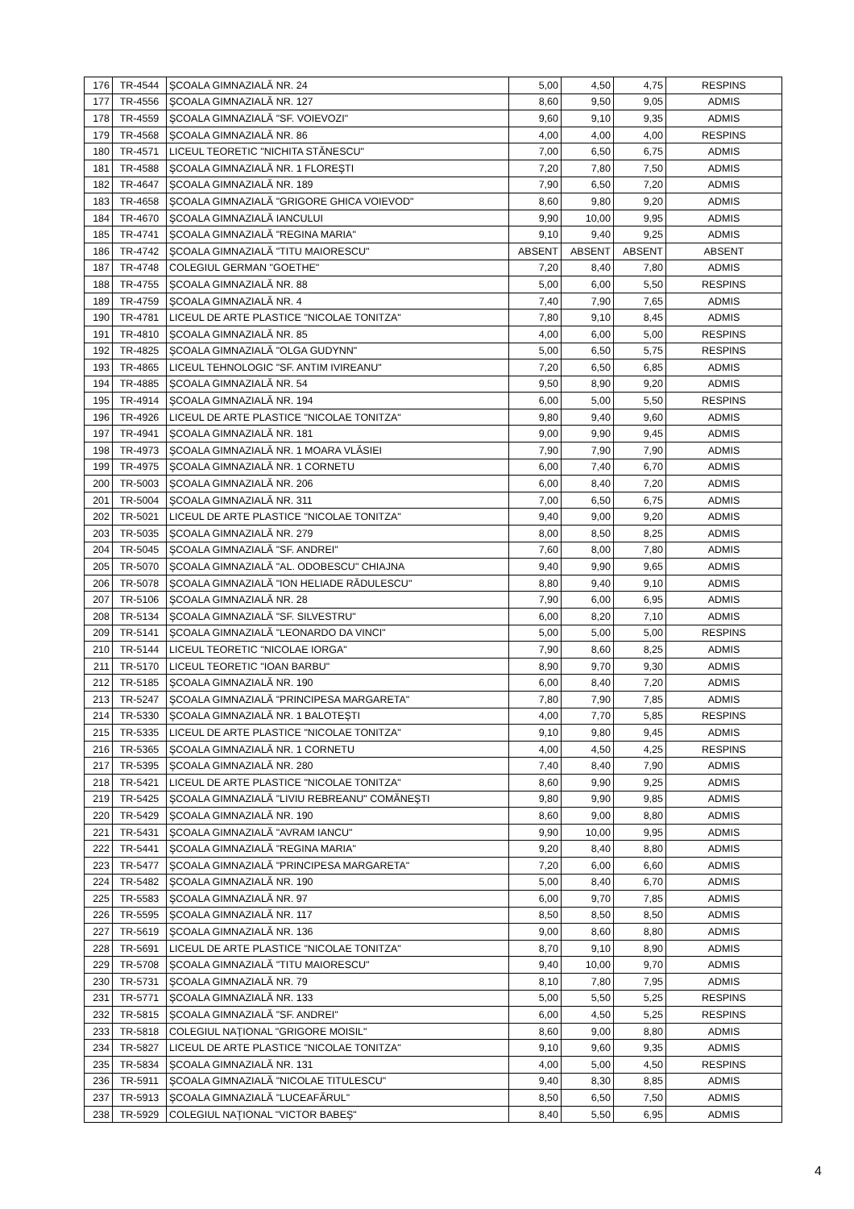| 176 | TR-4544 | ŞCOALA GIMNAZIALĂ NR. 24 | 5,00 | 4,50 | 4,75 | RESPINS |
| 177 | TR-4556 | ŞCOALA GIMNAZIALĂ NR. 127 | 8,60 | 9,50 | 9,05 | ADMIS |
| 178 | TR-4559 | ŞCOALA GIMNAZIALĂ "SF. VOIEVOZI" | 9,60 | 9,10 | 9,35 | ADMIS |
| 179 | TR-4568 | ŞCOALA GIMNAZIALĂ NR. 86 | 4,00 | 4,00 | 4,00 | RESPINS |
| 180 | TR-4571 | LICEUL TEORETIC "NICHITA STĂNESCU" | 7,00 | 6,50 | 6,75 | ADMIS |
| 181 | TR-4588 | ŞCOALA GIMNAZIALĂ NR. 1 FLOREŞTI | 7,20 | 7,80 | 7,50 | ADMIS |
| 182 | TR-4647 | ŞCOALA GIMNAZIALĂ NR. 189 | 7,90 | 6,50 | 7,20 | ADMIS |
| 183 | TR-4658 | ŞCOALA GIMNAZIALĂ "GRIGORE GHICA VOIEVOD" | 8,60 | 9,80 | 9,20 | ADMIS |
| 184 | TR-4670 | ŞCOALA GIMNAZIALĂ IANCULUI | 9,90 | 10,00 | 9,95 | ADMIS |
| 185 | TR-4741 | ŞCOALA GIMNAZIALĂ "REGINA MARIA" | 9,10 | 9,40 | 9,25 | ADMIS |
| 186 | TR-4742 | ŞCOALA GIMNAZIALĂ "TITU MAIORESCU" | ABSENT | ABSENT | ABSENT | ABSENT |
| 187 | TR-4748 | COLEGIUL GERMAN "GOETHE" | 7,20 | 8,40 | 7,80 | ADMIS |
| 188 | TR-4755 | ŞCOALA GIMNAZIALĂ NR. 88 | 5,00 | 6,00 | 5,50 | RESPINS |
| 189 | TR-4759 | ŞCOALA GIMNAZIALĂ NR. 4 | 7,40 | 7,90 | 7,65 | ADMIS |
| 190 | TR-4781 | LICEUL DE ARTE PLASTICE "NICOLAE TONITZA" | 7,80 | 9,10 | 8,45 | ADMIS |
| 191 | TR-4810 | ŞCOALA GIMNAZIALĂ NR. 85 | 4,00 | 6,00 | 5,00 | RESPINS |
| 192 | TR-4825 | ŞCOALA GIMNAZIALĂ "OLGA GUDYNN" | 5,00 | 6,50 | 5,75 | RESPINS |
| 193 | TR-4865 | LICEUL TEHNOLOGIC "SF. ANTIM IVIREANU" | 7,20 | 6,50 | 6,85 | ADMIS |
| 194 | TR-4885 | ŞCOALA GIMNAZIALĂ NR. 54 | 9,50 | 8,90 | 9,20 | ADMIS |
| 195 | TR-4914 | ŞCOALA GIMNAZIALĂ NR. 194 | 6,00 | 5,00 | 5,50 | RESPINS |
| 196 | TR-4926 | LICEUL DE ARTE PLASTICE "NICOLAE TONITZA" | 9,80 | 9,40 | 9,60 | ADMIS |
| 197 | TR-4941 | ŞCOALA GIMNAZIALĂ NR. 181 | 9,00 | 9,90 | 9,45 | ADMIS |
| 198 | TR-4973 | ŞCOALA GIMNAZIALĂ NR. 1 MOARA VLĂSIEI | 7,90 | 7,90 | 7,90 | ADMIS |
| 199 | TR-4975 | ŞCOALA GIMNAZIALĂ NR. 1 CORNETU | 6,00 | 7,40 | 6,70 | ADMIS |
| 200 | TR-5003 | ŞCOALA GIMNAZIALĂ NR. 206 | 6,00 | 8,40 | 7,20 | ADMIS |
| 201 | TR-5004 | ŞCOALA GIMNAZIALĂ NR. 311 | 7,00 | 6,50 | 6,75 | ADMIS |
| 202 | TR-5021 | LICEUL DE ARTE PLASTICE "NICOLAE TONITZA" | 9,40 | 9,00 | 9,20 | ADMIS |
| 203 | TR-5035 | ŞCOALA GIMNAZIALĂ NR. 279 | 8,00 | 8,50 | 8,25 | ADMIS |
| 204 | TR-5045 | ŞCOALA GIMNAZIALĂ "SF. ANDREI" | 7,60 | 8,00 | 7,80 | ADMIS |
| 205 | TR-5070 | ŞCOALA GIMNAZIALĂ "AL. ODOBESCU" CHIAJNA | 9,40 | 9,90 | 9,65 | ADMIS |
| 206 | TR-5078 | ŞCOALA GIMNAZIALĂ "ION HELIADE RĂDULESCU" | 8,80 | 9,40 | 9,10 | ADMIS |
| 207 | TR-5106 | ŞCOALA GIMNAZIALĂ NR. 28 | 7,90 | 6,00 | 6,95 | ADMIS |
| 208 | TR-5134 | ŞCOALA GIMNAZIALĂ "SF. SILVESTRU" | 6,00 | 8,20 | 7,10 | ADMIS |
| 209 | TR-5141 | ŞCOALA GIMNAZIALĂ "LEONARDO DA VINCI" | 5,00 | 5,00 | 5,00 | RESPINS |
| 210 | TR-5144 | LICEUL TEORETIC "NICOLAE IORGA" | 7,90 | 8,60 | 8,25 | ADMIS |
| 211 | TR-5170 | LICEUL TEORETIC "IOAN BARBU" | 8,90 | 9,70 | 9,30 | ADMIS |
| 212 | TR-5185 | ŞCOALA GIMNAZIALĂ NR. 190 | 6,00 | 8,40 | 7,20 | ADMIS |
| 213 | TR-5247 | ŞCOALA GIMNAZIALĂ "PRINCIPESA MARGARETA" | 7,80 | 7,90 | 7,85 | ADMIS |
| 214 | TR-5330 | ŞCOALA GIMNAZIALĂ NR. 1 BALOTEŞTI | 4,00 | 7,70 | 5,85 | RESPINS |
| 215 | TR-5335 | LICEUL DE ARTE PLASTICE "NICOLAE TONITZA" | 9,10 | 9,80 | 9,45 | ADMIS |
| 216 | TR-5365 | ŞCOALA GIMNAZIALĂ NR. 1 CORNETU | 4,00 | 4,50 | 4,25 | RESPINS |
| 217 | TR-5395 | ŞCOALA GIMNAZIALĂ NR. 280 | 7,40 | 8,40 | 7,90 | ADMIS |
| 218 | TR-5421 | LICEUL DE ARTE PLASTICE "NICOLAE TONITZA" | 8,60 | 9,90 | 9,25 | ADMIS |
| 219 | TR-5425 | ŞCOALA GIMNAZIALĂ "LIVIU REBREANU" COMĂNEŞTI | 9,80 | 9,90 | 9,85 | ADMIS |
| 220 | TR-5429 | ŞCOALA GIMNAZIALĂ NR. 190 | 8,60 | 9,00 | 8,80 | ADMIS |
| 221 | TR-5431 | ŞCOALA GIMNAZIALĂ "AVRAM IANCU" | 9,90 | 10,00 | 9,95 | ADMIS |
| 222 | TR-5441 | ŞCOALA GIMNAZIALĂ "REGINA MARIA" | 9,20 | 8,40 | 8,80 | ADMIS |
| 223 | TR-5477 | ŞCOALA GIMNAZIALĂ "PRINCIPESA MARGARETA" | 7,20 | 6,00 | 6,60 | ADMIS |
| 224 | TR-5482 | ŞCOALA GIMNAZIALĂ NR. 190 | 5,00 | 8,40 | 6,70 | ADMIS |
| 225 | TR-5583 | ŞCOALA GIMNAZIALĂ NR. 97 | 6,00 | 9,70 | 7,85 | ADMIS |
| 226 | TR-5595 | ŞCOALA GIMNAZIALĂ NR. 117 | 8,50 | 8,50 | 8,50 | ADMIS |
| 227 | TR-5619 | ŞCOALA GIMNAZIALĂ NR. 136 | 9,00 | 8,60 | 8,80 | ADMIS |
| 228 | TR-5691 | LICEUL DE ARTE PLASTICE "NICOLAE TONITZA" | 8,70 | 9,10 | 8,90 | ADMIS |
| 229 | TR-5708 | ŞCOALA GIMNAZIALĂ "TITU MAIORESCU" | 9,40 | 10,00 | 9,70 | ADMIS |
| 230 | TR-5731 | ŞCOALA GIMNAZIALĂ NR. 79 | 8,10 | 7,80 | 7,95 | ADMIS |
| 231 | TR-5771 | ŞCOALA GIMNAZIALĂ NR. 133 | 5,00 | 5,50 | 5,25 | RESPINS |
| 232 | TR-5815 | ŞCOALA GIMNAZIALĂ "SF. ANDREI" | 6,00 | 4,50 | 5,25 | RESPINS |
| 233 | TR-5818 | COLEGIUL NAŢIONAL "GRIGORE MOISIL" | 8,60 | 9,00 | 8,80 | ADMIS |
| 234 | TR-5827 | LICEUL DE ARTE PLASTICE "NICOLAE TONITZA" | 9,10 | 9,60 | 9,35 | ADMIS |
| 235 | TR-5834 | ŞCOALA GIMNAZIALĂ NR. 131 | 4,00 | 5,00 | 4,50 | RESPINS |
| 236 | TR-5911 | ŞCOALA GIMNAZIALĂ "NICOLAE TITULESCU" | 9,40 | 8,30 | 8,85 | ADMIS |
| 237 | TR-5913 | ŞCOALA GIMNAZIALĂ "LUCEAFĂRUL" | 8,50 | 6,50 | 7,50 | ADMIS |
| 238 | TR-5929 | COLEGIUL NAŢIONAL "VICTOR BABEŞ" | 8,40 | 5,50 | 6,95 | ADMIS |
4